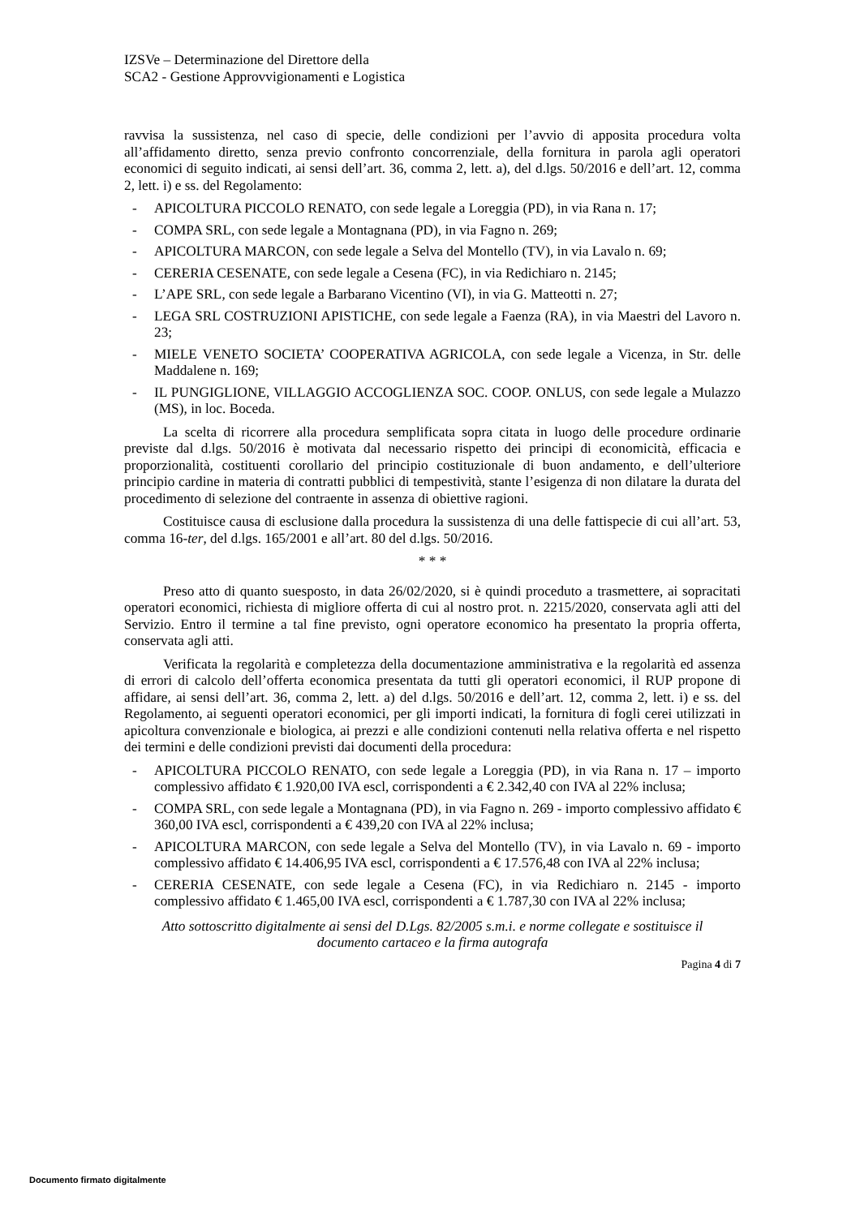IZSVe – Determinazione del Direttore della
SCA2 - Gestione Approvvigionamenti e Logistica
ravvisa la sussistenza, nel caso di specie, delle condizioni per l’avvio di apposita procedura volta all’affidamento diretto, senza previo confronto concorrenziale, della fornitura in parola agli operatori economici di seguito indicati, ai sensi dell’art. 36, comma 2, lett. a), del d.lgs. 50/2016 e dell’art. 12, comma 2, lett. i) e ss. del Regolamento:
- APICOLTURA PICCOLO RENATO, con sede legale a Loreggia (PD), in via Rana n. 17;
- COMPA SRL, con sede legale a Montagnana (PD), in via Fagno n. 269;
- APICOLTURA MARCON, con sede legale a Selva del Montello (TV), in via Lavalo n. 69;
- CERERIA CESENATE, con sede legale a Cesena (FC), in via Redichiaro n. 2145;
- L’APE SRL, con sede legale a Barbarano Vicentino (VI), in via G. Matteotti n. 27;
- LEGA SRL COSTRUZIONI APISTICHE, con sede legale a Faenza (RA), in via Maestri del Lavoro n. 23;
- MIELE VENETO SOCIETA’ COOPERATIVA AGRICOLA, con sede legale a Vicenza, in Str. delle Maddalene n. 169;
- IL PUNGIGLIONE, VILLAGGIO ACCOGLIENZA SOC. COOP. ONLUS, con sede legale a Mulazzo (MS), in loc. Boceda.
La scelta di ricorrere alla procedura semplificata sopra citata in luogo delle procedure ordinarie previste dal d.lgs. 50/2016 è motivata dal necessario rispetto dei principi di economicità, efficacia e proporzionalità, costituenti corollario del principio costituzionale di buon andamento, e dell’ulteriore principio cardine in materia di contratti pubblici di tempestività, stante l’esigenza di non dilatare la durata del procedimento di selezione del contraente in assenza di obiettive ragioni.
Costituisce causa di esclusione dalla procedura la sussistenza di una delle fattispecie di cui all’art. 53, comma 16-ter, del d.lgs. 165/2001 e all’art. 80 del d.lgs. 50/2016.
* * *
Preso atto di quanto suesposto, in data 26/02/2020, si è quindi proceduto a trasmettere, ai sopracitati operatori economici, richiesta di migliore offerta di cui al nostro prot. n. 2215/2020, conservata agli atti del Servizio. Entro il termine a tal fine previsto, ogni operatore economico ha presentato la propria offerta, conservata agli atti.
Verificata la regolarità e completezza della documentazione amministrativa e la regolarità ed assenza di errori di calcolo dell’offerta economica presentata da tutti gli operatori economici, il RUP propone di affidare, ai sensi dell’art. 36, comma 2, lett. a) del d.lgs. 50/2016 e dell’art. 12, comma 2, lett. i) e ss. del Regolamento, ai seguenti operatori economici, per gli importi indicati, la fornitura di fogli cerei utilizzati in apicoltura convenzionale e biologica, ai prezzi e alle condizioni contenuti nella relativa offerta e nel rispetto dei termini e delle condizioni previsti dai documenti della procedura:
- APICOLTURA PICCOLO RENATO, con sede legale a Loreggia (PD), in via Rana n. 17 – importo complessivo affidato € 1.920,00 IVA escl, corrispondenti a € 2.342,40 con IVA al 22% inclusa;
- COMPA SRL, con sede legale a Montagnana (PD), in via Fagno n. 269 - importo complessivo affidato € 360,00 IVA escl, corrispondenti a € 439,20 con IVA al 22% inclusa;
- APICOLTURA MARCON, con sede legale a Selva del Montello (TV), in via Lavalo n. 69 - importo complessivo affidato € 14.406,95 IVA escl, corrispondenti a € 17.576,48 con IVA al 22% inclusa;
- CERERIA CESENATE, con sede legale a Cesena (FC), in via Redichiaro n. 2145 - importo complessivo affidato € 1.465,00 IVA escl, corrispondenti a € 1.787,30 con IVA al 22% inclusa;
Atto sottoscritto digitalmente ai sensi del D.Lgs. 82/2005 s.m.i. e norme collegate e sostituisce il
documento cartaceo e la firma autografa
Pagina 4 di 7
Documento firmato digitalmente